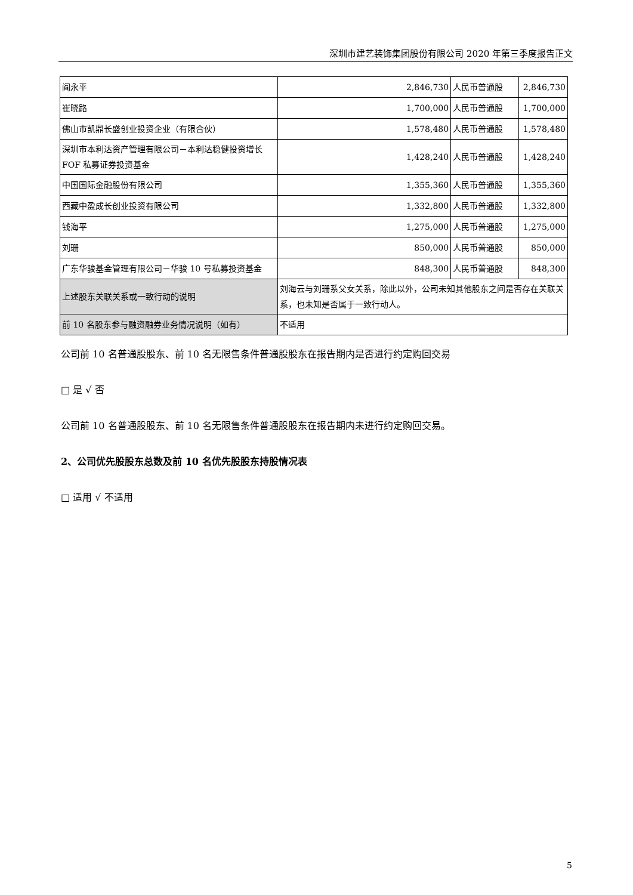深圳市建艺装饰集团股份有限公司 2020 年第三季度报告正文
| 阎永平 | 2,846,730 | 人民币普通股 | 2,846,730 |
| 崔晓路 | 1,700,000 | 人民币普通股 | 1,700,000 |
| 佛山市凯鼎长盛创业投资企业（有限合伙） | 1,578,480 | 人民币普通股 | 1,578,480 |
| 深圳市本利达资产管理有限公司－本利达稳健投资增长 FOF 私募证券投资基金 | 1,428,240 | 人民币普通股 | 1,428,240 |
| 中国国际金融股份有限公司 | 1,355,360 | 人民币普通股 | 1,355,360 |
| 西藏中盈成长创业投资有限公司 | 1,332,800 | 人民币普通股 | 1,332,800 |
| 钱海平 | 1,275,000 | 人民币普通股 | 1,275,000 |
| 刘珊 | 850,000 | 人民币普通股 | 850,000 |
| 广东华骏基金管理有限公司－华骏 10 号私募投资基金 | 848,300 | 人民币普通股 | 848,300 |
| 上述股东关联关系或一致行动的说明 | 刘海云与刘珊系父女关系，除此以外，公司未知其他股东之间是否存在关联关系，也未知是否属于一致行动人。 | | |
| 前 10 名股东参与融资融券业务情况说明（如有） | 不适用 | | |
公司前 10 名普通股股东、前 10 名无限售条件普通股股东在报告期内是否进行约定购回交易
□ 是 √ 否
公司前 10 名普通股股东、前 10 名无限售条件普通股股东在报告期内未进行约定购回交易。
2、公司优先股股东总数及前 10 名优先股股东持股情况表
□ 适用 √ 不适用
5